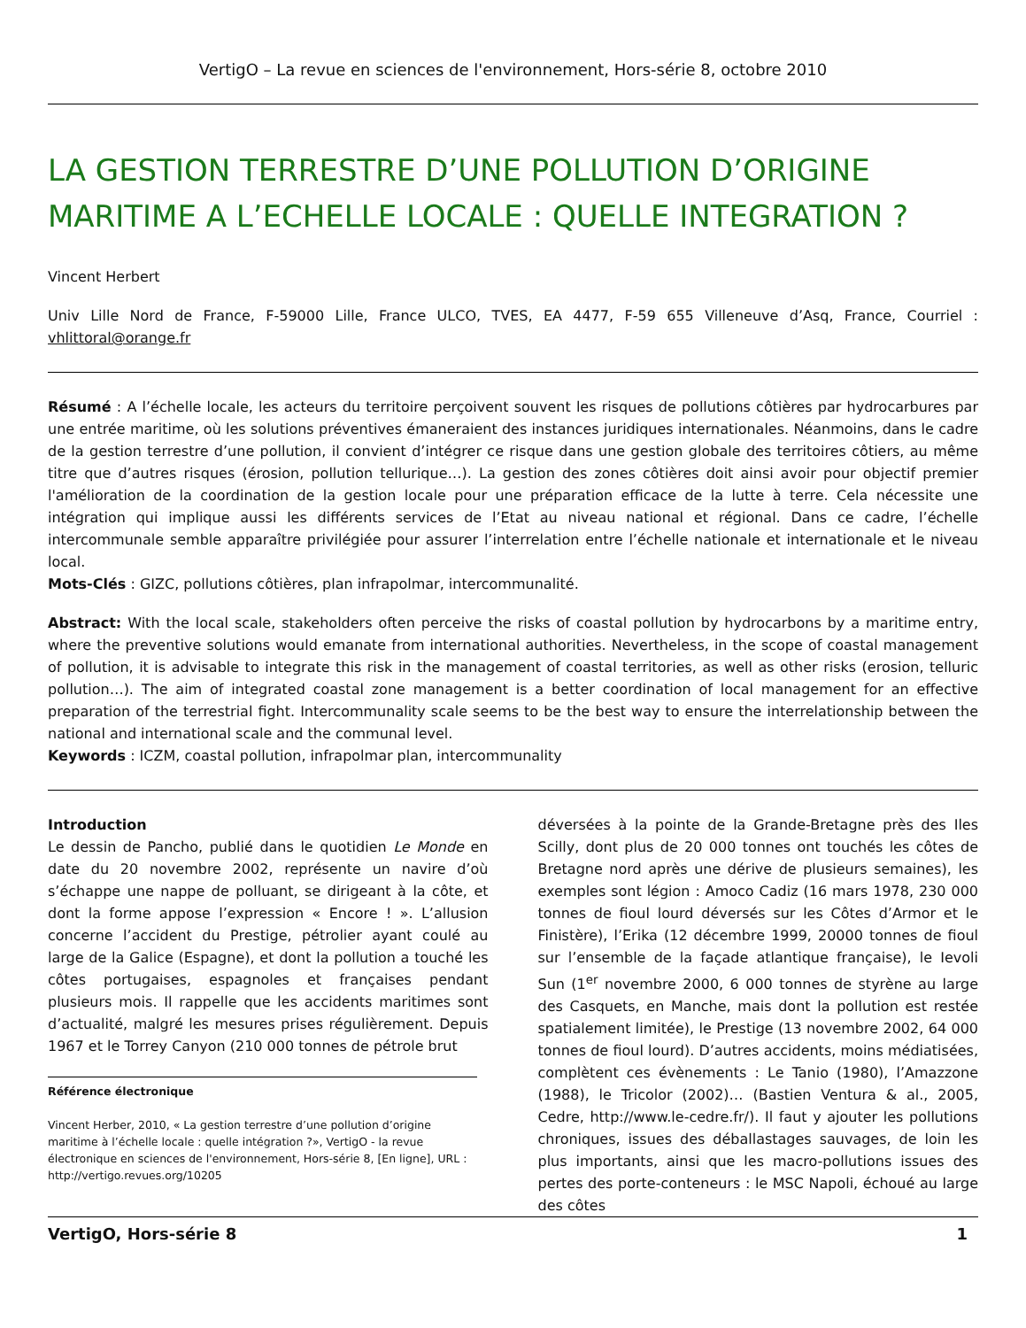VertigO – La revue en sciences de l'environnement, Hors-série 8, octobre 2010
LA GESTION TERRESTRE D’UNE POLLUTION D’ORIGINE MARITIME A L’ECHELLE LOCALE : QUELLE INTEGRATION ?
Vincent Herbert
Univ Lille Nord de France, F-59000 Lille, France ULCO, TVES, EA 4477, F-59 655 Villeneuve d’Asq, France, Courriel : vhlittoral@orange.fr
Résumé : A l’échelle locale, les acteurs du territoire perçoivent souvent les risques de pollutions côtières par hydrocarbures par une entrée maritime, où les solutions préventives émaneraient des instances juridiques internationales. Néanmoins, dans le cadre de la gestion terrestre d’une pollution, il convient d’intégrer ce risque dans une gestion globale des territoires côtiers, au même titre que d’autres risques (érosion, pollution tellurique…). La gestion des zones côtières doit ainsi avoir pour objectif premier l'amélioration de la coordination de la gestion locale pour une préparation efficace de la lutte à terre. Cela nécessite une intégration qui implique aussi les différents services de l’Etat au niveau national et régional. Dans ce cadre, l’échelle intercommunale semble apparaître privilégiée pour assurer l’interrelation entre l’échelle nationale et internationale et le niveau local.
Mots-Clés : GIZC, pollutions côtières, plan infrapolmar, intercommunalité.
Abstract: With the local scale, stakeholders often perceive the risks of coastal pollution by hydrocarbons by a maritime entry, where the preventive solutions would emanate from international authorities. Nevertheless, in the scope of coastal management of pollution, it is advisable to integrate this risk in the management of coastal territories, as well as other risks (erosion, telluric pollution…). The aim of integrated coastal zone management is a better coordination of local management for an effective preparation of the terrestrial fight. Intercommunality scale seems to be the best way to ensure the interrelationship between the national and international scale and the communal level.
Keywords : ICZM, coastal pollution, infrapolmar plan, intercommunality
Introduction
Le dessin de Pancho, publié dans le quotidien Le Monde en date du 20 novembre 2002, représente un navire d’où s’échappe une nappe de polluant, se dirigeant à la côte, et dont la forme appose l’expression « Encore ! ». L’allusion concerne l’accident du Prestige, pétrolier ayant coulé au large de la Galice (Espagne), et dont la pollution a touché les côtes portugaises, espagnoles et françaises pendant plusieurs mois. Il rappelle que les accidents maritimes sont d’actualité, malgré les mesures prises régulièrement. Depuis 1967 et le Torrey Canyon (210 000 tonnes de pétrole brut
Référence électronique
Vincent Herber, 2010, « La gestion terrestre d’une pollution d’origine maritime à l’échelle locale : quelle intégration ?», VertigO - la revue électronique en sciences de l'environnement, Hors-série 8, [En ligne], URL : http://vertigo.revues.org/10205
déversées à la pointe de la Grande-Bretagne près des Iles Scilly, dont plus de 20 000 tonnes ont touchés les côtes de Bretagne nord après une dérive de plusieurs semaines), les exemples sont légion : Amoco Cadiz (16 mars 1978, 230 000 tonnes de fioul lourd déversés sur les Côtes d’Armor et le Finistère), l’Erika (12 décembre 1999, 20000 tonnes de fioul sur l’ensemble de la façade atlantique française), le Ievoli Sun (1<sup>er</sup> novembre 2000, 6 000 tonnes de styrène au large des Casquets, en Manche, mais dont la pollution est restée spatialement limitée), le Prestige (13 novembre 2002, 64 000 tonnes de fioul lourd). D’autres accidents, moins médiatisées, complètent ces évènements : Le Tanio (1980), l’Amazzone (1988), le Tricolor (2002)… (Bastien Ventura & al., 2005, Cedre, http://www.le-cedre.fr/). Il faut y ajouter les pollutions chroniques, issues des déballastages sauvages, de loin les plus importants, ainsi que les macro-pollutions issues des pertes des porte-conteneurs : le MSC Napoli, échoué au large des côtes
VertigO, Hors-série 8 1